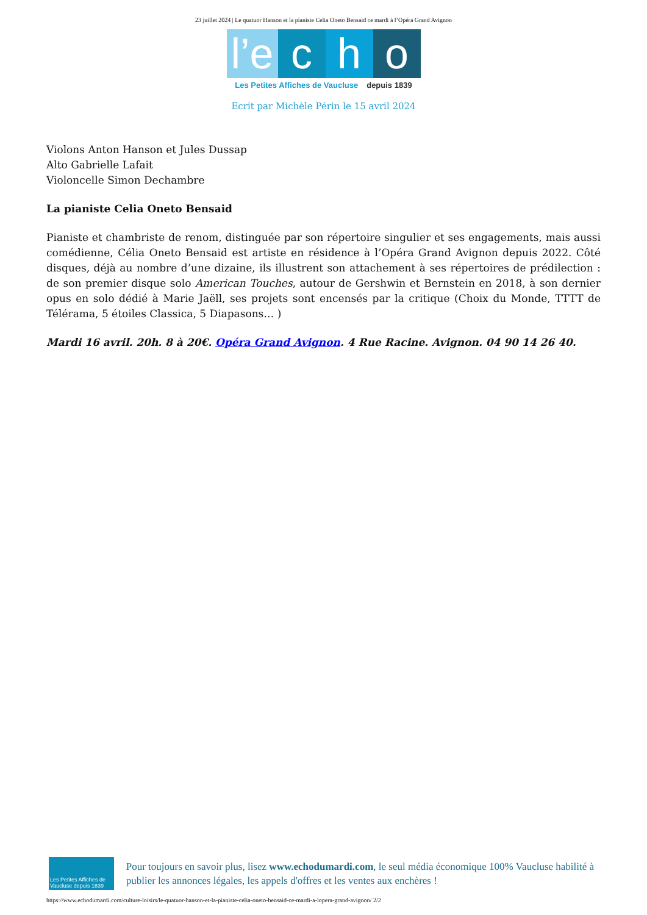23 juillet 2024 | Le quatuor Hanson et la pianiste Celia Oneto Bensaid ce mardi à l’Opéra Grand Avignon
l’e
c
h
o
Les Petites Affiches de Vaucluse depuis 1839
Ecrit par Michèle Périn le 15 avril 2024
Violons Anton Hanson et Jules Dussap
Alto Gabrielle Lafait
Violoncelle Simon Dechambre
La pianiste Celia Oneto Bensaid
Pianiste et chambriste de renom, distinguée par son répertoire singulier et ses engagements, mais aussi comédienne, Célia Oneto Bensaid est artiste en résidence à l’Opéra Grand Avignon depuis 2022. Côté disques, déjà au nombre d’une dizaine, ils illustrent son attachement à ses répertoires de prédilection : de son premier disque solo American Touches, autour de Gershwin et Bernstein en 2018, à son dernier opus en solo dédié à Marie Jaëll, ses projets sont encensés par la critique (Choix du Monde, TTTT de Télérama, 5 étoiles Classica, 5 Diapasons… )
Mardi 16 avril. 20h. 8 à 20€. Opéra Grand Avignon. 4 Rue Racine. Avignon. 04 90 14 26 40.
Les Petites Affiches de Vaucluse depuis 1839
Pour toujours en savoir plus, lisez www.echodumardi.com, le seul média économique 100% Vaucluse habilité à publier les annonces légales, les appels d'offres et les ventes aux enchères !
https://www.echodumardi.com/culture-loisirs/le-quatuor-hanson-et-la-pianiste-celia-oneto-bensaid-ce-mardi-a-lopera-grand-avignon/ 2/2